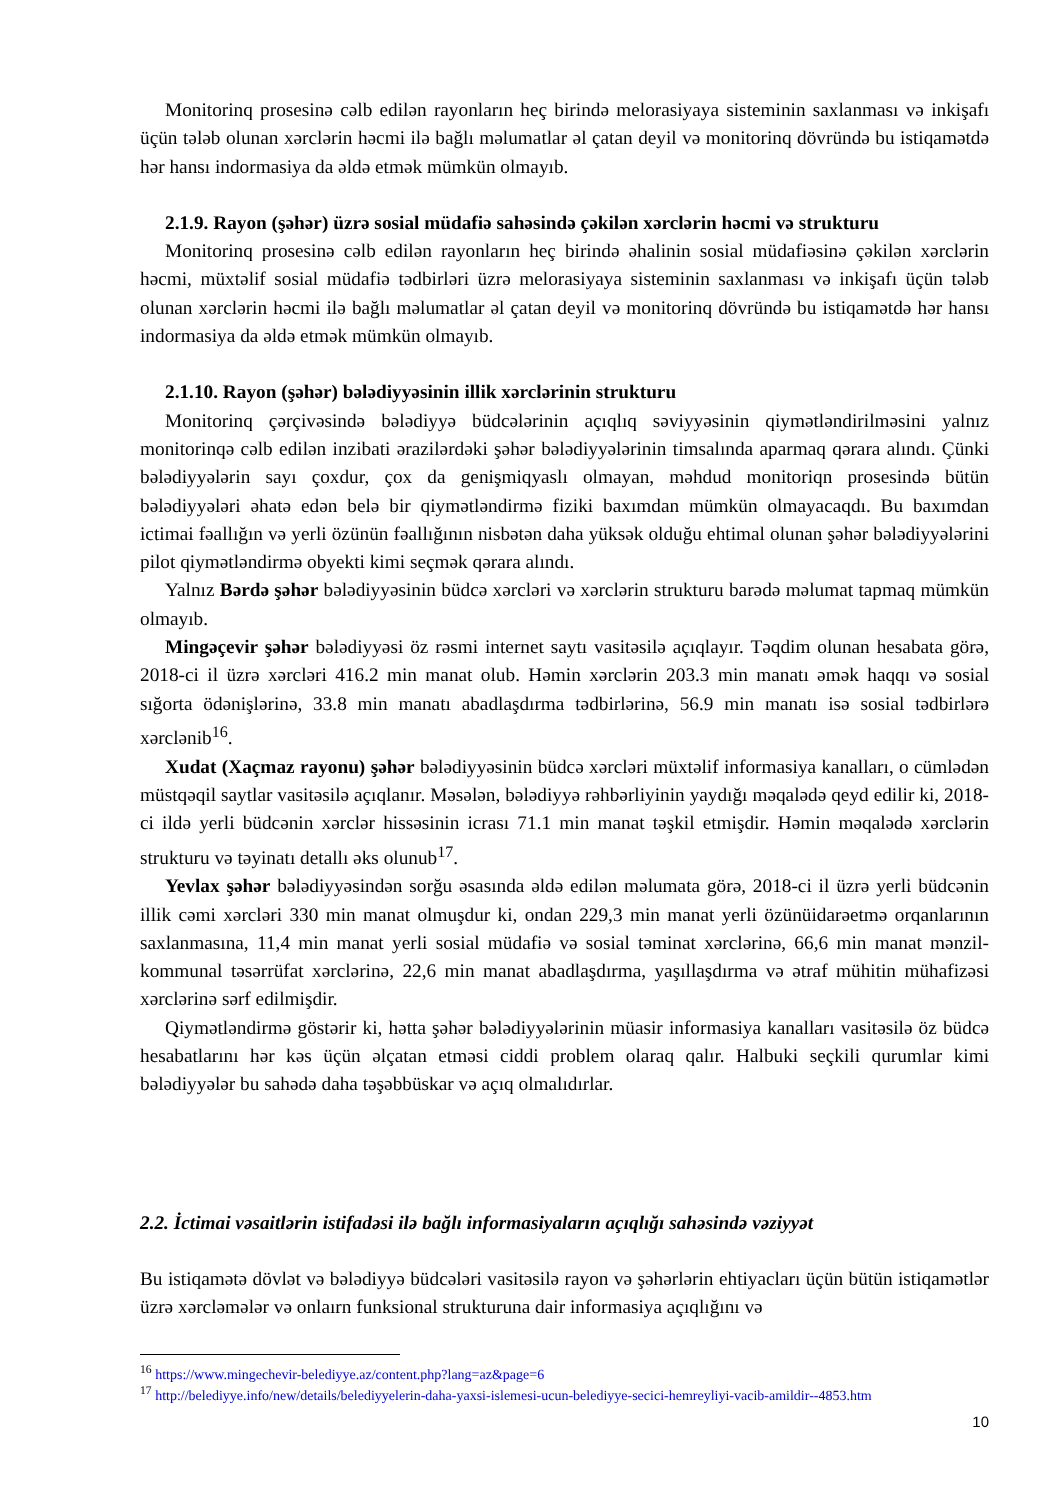Monitorinq prosesinə cəlb edilən rayonların heç birində melorasiyaya sisteminin saxlanması və inkişafı üçün tələb olunan xərclərin həcmi ilə bağlı məlumatlar əl çatan deyil və monitorinq dövründə bu istiqamətdə hər hansı indormasiya da əldə etmək mümkün olmayıb.
2.1.9. Rayon (şəhər) üzrə sosial müdafiə sahəsində çəkilən xərclərin həcmi və strukturu
Monitorinq prosesinə cəlb edilən rayonların heç birində əhalinin sosial müdafiəsinə çəkilən xərclərin həcmi, müxtəlif sosial müdafiə tədbirləri üzrə melorasiyaya sisteminin saxlanması və inkişafı üçün tələb olunan xərclərin həcmi ilə bağlı məlumatlar əl çatan deyil və monitorinq dövründə bu istiqamətdə hər hansı indormasiya da əldə etmək mümkün olmayıb.
2.1.10. Rayon (şəhər) bələdiyyəsinin illik xərclərinin strukturu
Monitorinq çərçivəsində bələdiyyə büdcələrinin açıqlıq səviyyəsinin qiymətləndirilməsini yalnız monitorinqə cəlb edilən inzibati ərazilərdəki şəhər bələdiyyələrinin timsalında aparmaq qərara alındı. Çünki bələdiyyələrin sayı çoxdur, çox da genişmiqyaslı olmayan, məhdud monitoriqn prosesində bütün bələdiyyələri əhatə edən belə bir qiymətləndirmə fiziki baxımdan mümkün olmayacaqdı. Bu baxımdan ictimai fəallığın və yerli özünün fəallığının nisbətən daha yüksək olduğu ehtimal olunan şəhər bələdiyyələrini pilot qiymətləndirmə obyekti kimi seçmək qərara alındı.
Yalnız Bərdə şəhər bələdiyyəsinin büdcə xərcləri və xərclərin strukturu barədə məlumat tapmaq mümkün olmayıb.
Mingəçevir şəhər bələdiyyəsi öz rəsmi internet saytı vasitəsilə açıqlayır. Təqdim olunan hesabata görə, 2018-ci il üzrə xərcləri 416.2 min manat olub. Həmin xərclərin 203.3 min manatı əmək haqqı və sosial sığorta ödənişlərinə, 33.8 min manatı abadlaşdırma tədbirlərinə, 56.9 min manatı isə sosial tədbirlərə xərclənib<sup>16</sup>.
Xudat (Xaçmaz rayonu) şəhər bələdiyyəsinin büdcə xərcləri müxtəlif informasiya kanalları, o cümlədən müstqəqil saytlar vasitəsilə açıqlanır. Məsələn, bələdiyyə rəhbərliyinin yaydığı məqalədə qeyd edilir ki, 2018-ci ildə yerli büdcənin xərclər hissəsinin icrası 71.1 min manat təşkil etmişdir. Həmin məqalədə xərclərin strukturu və təyinatı detallı əks olunub<sup>17</sup>.
Yevlax şəhər bələdiyyəsindən sorğu əsasında əldə edilən məlumata görə, 2018-ci il üzrə yerli büdcənin illik cəmi xərcləri 330 min manat olmuşdur ki, ondan 229,3 min manat yerli özünüidarəetmə orqanlarının saxlanmasına, 11,4 min manat yerli sosial müdafiə və sosial təminat xərclərinə, 66,6 min manat mənzil-kommunal təsərrüfat xərclərinə, 22,6 min manat abadlaşdırma, yaşıllaşdırma və ətraf mühitin mühafizəsi xərclərinə sərf edilmişdir.
Qiymətləndirmə göstərir ki, hətta şəhər bələdiyyələrinin müasir informasiya kanalları vasitəsilə öz büdcə hesabatlarını hər kəs üçün əlçatan etməsi ciddi problem olaraq qalır. Halbuki seçkili qurumlar kimi bələdiyyələr bu sahədə daha təşəbbüskar və açıq olmalıdırlar.
2.2. İctimai vəsaitlərin istifadəsi ilə bağlı informasiyaların açıqlığı sahəsində vəziyyət
Bu istiqamətə dövlət və bələdiyyə büdcələri vasitəsilə rayon və şəhərlərin ehtiyacları üçün bütün istiqamətlər üzrə xərcləmələr və onlaırn funksional strukturuna dair informasiya açıqlığını və
<sup>16</sup> https://www.mingechevir-belediyye.az/content.php?lang=az&page=6
<sup>17</sup> http://belediyye.info/new/details/belediyyelerin-daha-yaxsi-islemesi-ucun-belediyye-secici-hemreyliyi-vacib-amildir--4853.htm
10